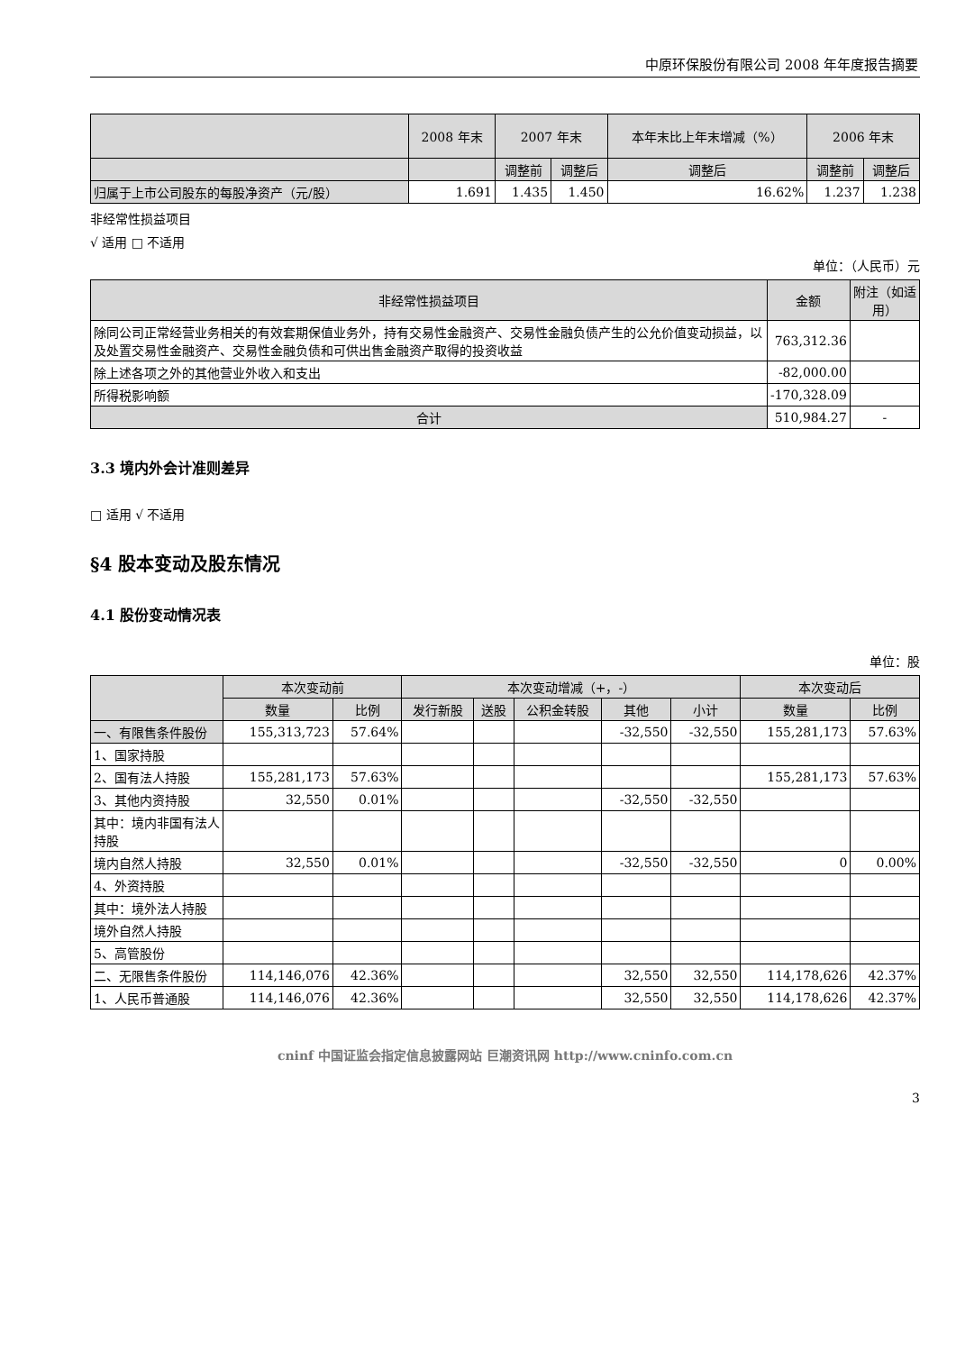中原环保股份有限公司 2008 年年度报告摘要
| | 2008 年末 | 2007 年末 | | 本年末比上年末增减（%） | 2006 年末 | |
| --- | --- | --- | --- | --- | --- | --- |
| | | 调整前 | 调整后 | 调整后 | 调整前 | 调整后 |
| 归属于上市公司股东的每股净资产（元/股） | 1.691 | 1.435 | 1.450 | 16.62% | 1.237 | 1.238 |
非经常性损益项目
√ 适用 □ 不适用
单位：（人民币）元
| 非经常性损益项目 | 金额 | 附注（如适用） |
| --- | --- | --- |
| 除同公司正常经营业务相关的有效套期保值业务外，持有交易性金融资产、交易性金融负债产生的公允价值变动损益，以及处置交易性金融资产、交易性金融负债和可供出售金融资产取得的投资收益 | 763,312.36 | |
| 除上述各项之外的其他营业外收入和支出 | -82,000.00 | |
| 所得税影响额 | -170,328.09 | |
| 合计 | 510,984.27 | - |
3.3 境内外会计准则差异
□ 适用 √ 不适用
§4 股本变动及股东情况
4.1 股份变动情况表
单位：股
| | 本次变动前 | | 本次变动增减（+，-） | | | | | 本次变动后 | |
| --- | --- | --- | --- | --- | --- | --- | --- | --- | --- |
| | 数量 | 比例 | 发行新股 | 送股 | 公积金转股 | 其他 | 小计 | 数量 | 比例 |
| 一、有限售条件股份 | 155,313,723 | 57.64% | | | | -32,550 | -32,550 | 155,281,173 | 57.63% |
| 1、国家持股 | | | | | | | | | |
| 2、国有法人持股 | 155,281,173 | 57.63% | | | | | | 155,281,173 | 57.63% |
| 3、其他内资持股 | 32,550 | 0.01% | | | | -32,550 | -32,550 | | |
| 其中：境内非国有法人持股 | | | | | | | | | |
| 境内自然人持股 | 32,550 | 0.01% | | | | -32,550 | -32,550 | 0 | 0.00% |
| 4、外资持股 | | | | | | | | | |
| 其中：境外法人持股 | | | | | | | | | |
| 境外自然人持股 | | | | | | | | | |
| 5、高管股份 | | | | | | | | | |
| 二、无限售条件股份 | 114,146,076 | 42.36% | | | | 32,550 | 32,550 | 114,178,626 | 42.37% |
| 1、人民币普通股 | 114,146,076 | 42.36% | | | | 32,550 | 32,550 | 114,178,626 | 42.37% |
cninf 中国证监会指定信息披露网站 巨潮资讯网 http://www.cninfo.com.cn
3